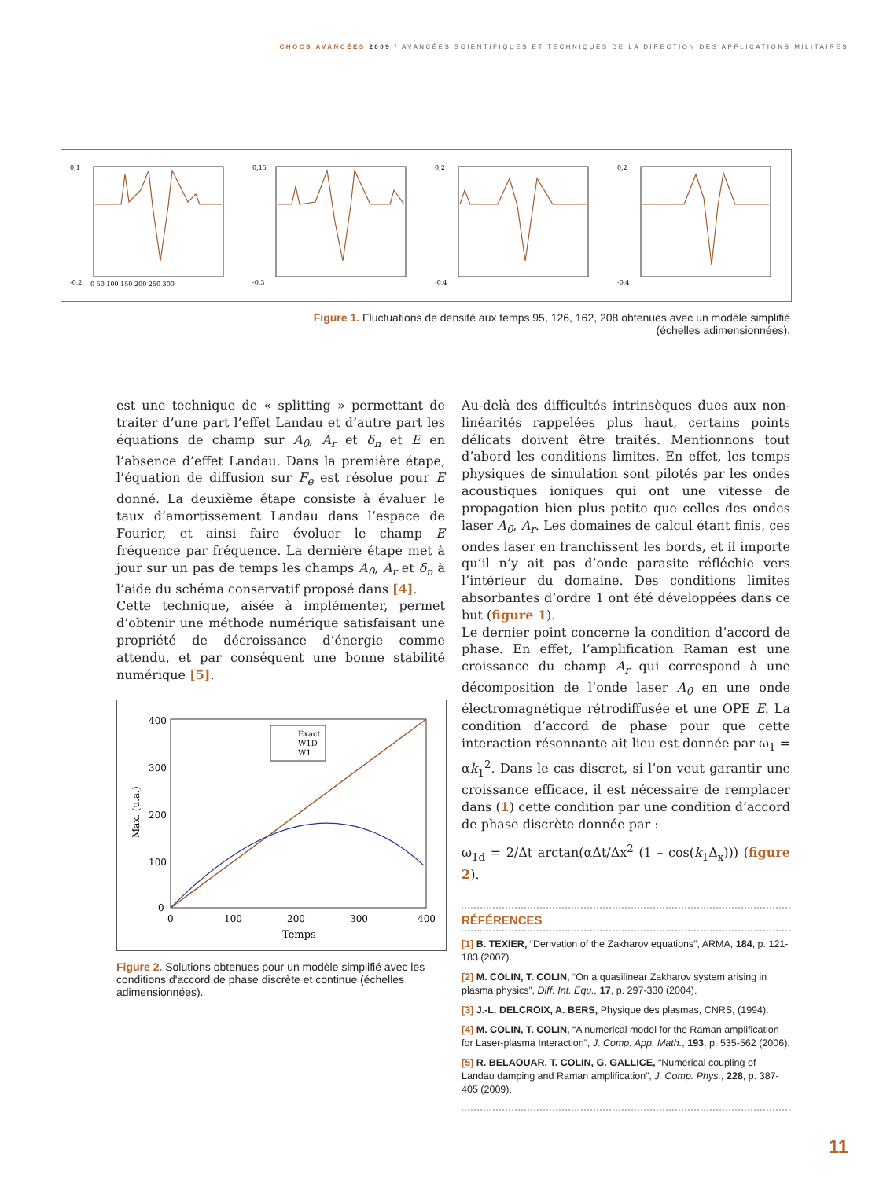CHOCS AVANCÉES 2009 / AVANCÉES SCIENTIFIQUES ET TECHNIQUES DE LA DIRECTION DES APPLICATIONS MILITAIRES
0,1
-0,2
0 50 100 150 200 250 300
0,15
-0,3
0,2
-0,4
0,2
-0,4
Figure 1. Fluctuations de densité aux temps 95, 126, 162, 208 obtenues avec un modèle simplifié (échelles adimensionnées).
est une technique de « splitting » permettant de traiter d’une part l’effet Landau et d’autre part les équations de champ sur A<sub>0</sub>, A<sub>r</sub> et δ<sub>n</sub> et E en l’absence d’effet Landau. Dans la première étape, l’équation de diffusion sur F<sub>e</sub> est résolue pour E donné. La deuxième étape consiste à évaluer le taux d’amortissement Landau dans l’espace de Fourier, et ainsi faire évoluer le champ E fréquence par fréquence. La dernière étape met à jour sur un pas de temps les champs A<sub>0</sub>, A<sub>r</sub> et δ<sub>n</sub> à l’aide du schéma conservatif proposé dans [4].
Cette technique, aisée à implémenter, permet d’obtenir une méthode numérique satisfaisant une propriété de décroissance d’énergie comme attendu, et par conséquent une bonne stabilité numérique [5].
400
300
200
100
0
0
100
200
300
400
Temps
Max. (u.a.)
Exact
W1D
W1
Figure 2. Solutions obtenues pour un modèle simplifié avec les conditions d'accord de phase discrète et continue (échelles adimensionnées).
Au-delà des difficultés intrinsèques dues aux non-linéarités rappelées plus haut, certains points délicats doivent être traités. Mentionnons tout d’abord les conditions limites. En effet, les temps physiques de simulation sont pilotés par les ondes acoustiques ioniques qui ont une vitesse de propagation bien plus petite que celles des ondes laser A<sub>0</sub>, A<sub>r</sub>. Les domaines de calcul étant finis, ces ondes laser en franchissent les bords, et il importe qu’il n’y ait pas d’onde parasite réfléchie vers l’intérieur du domaine. Des conditions limites absorbantes d’ordre 1 ont été développées dans ce but (figure 1).
Le dernier point concerne la condition d’accord de phase. En effet, l’amplification Raman est une croissance du champ A<sub>r</sub> qui correspond à une décomposition de l’onde laser A<sub>0</sub> en une onde électromagnétique rétrodiffusée et une OPE E. La condition d’accord de phase pour que cette interaction résonnante ait lieu est donnée par ω<sub>1</sub> = αk<sub>1</sub><sup>2</sup>. Dans le cas discret, si l’on veut garantir une croissance efficace, il est nécessaire de remplacer dans (1) cette condition par une condition d’accord de phase discrète donnée par :
ω<sub>1d</sub> = 2/Δt arctan(αΔt/Δx<sup>2</sup> (1 – cos(k<sub>1</sub>Δ<sub>x</sub>))) (figure 2).
RÉFÉRENCES
[1] B. TEXIER, “Derivation of the Zakharov equations”, ARMA, 184, p. 121-183 (2007).
[2] M. COLIN, T. COLIN, “On a quasilinear Zakharov system arising in plasma physics”, Diff. Int. Equ., 17, p. 297-330 (2004).
[3] J.-L. DELCROIX, A. BERS, Physique des plasmas, CNRS, (1994).
[4] M. COLIN, T. COLIN, “A numerical model for the Raman amplification for Laser-plasma Interaction”, J. Comp. App. Math., 193, p. 535-562 (2006).
[5] R. BELAOUAR, T. COLIN, G. GALLICE, “Numerical coupling of Landau damping and Raman amplification”, J. Comp. Phys., 228, p. 387-405 (2009).
11